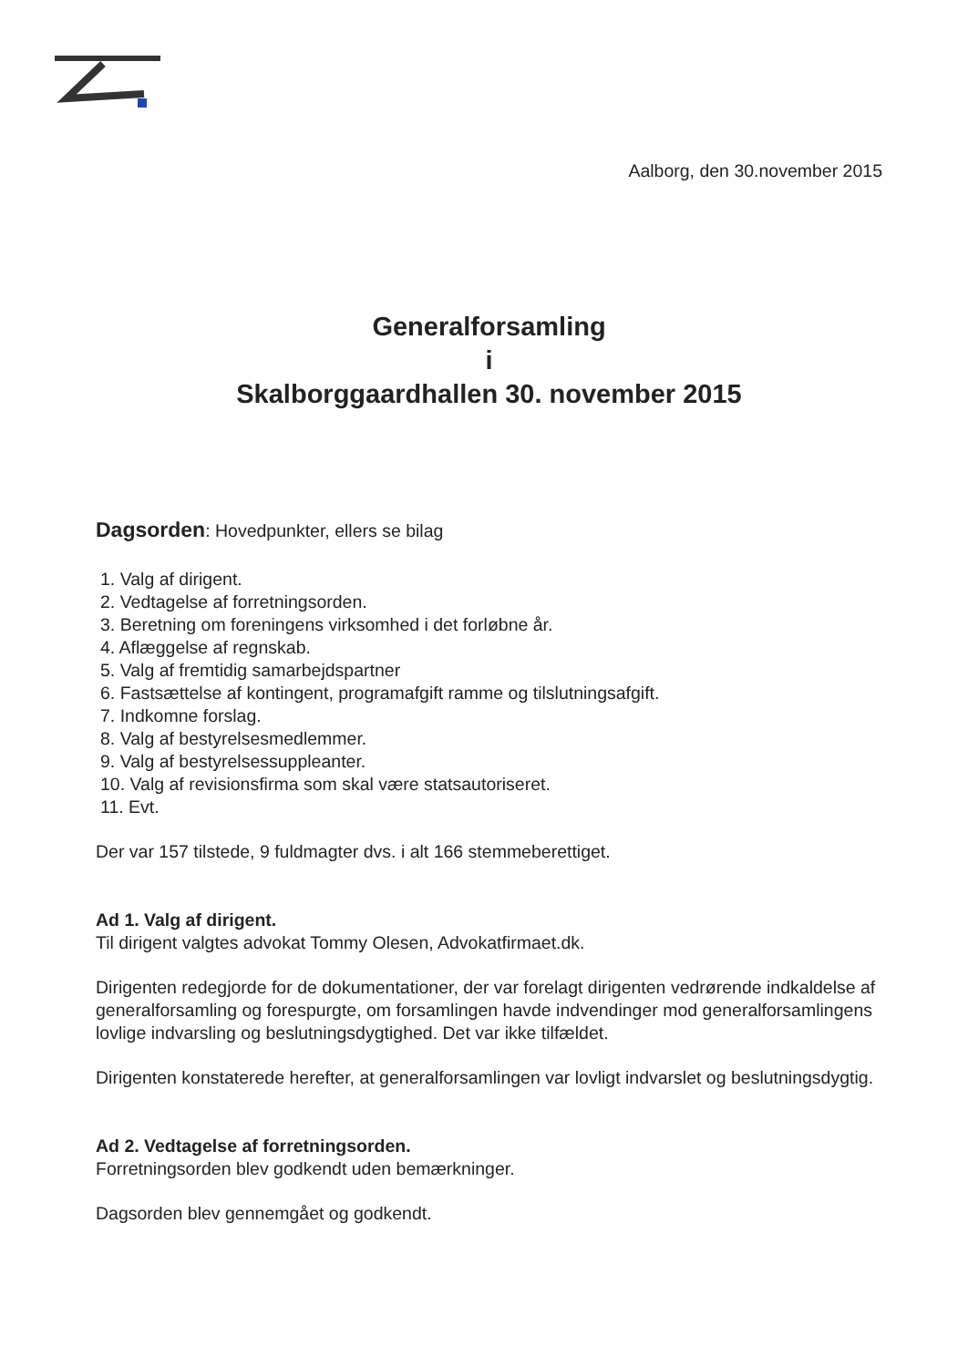Aalborg, den 30.november 2015
Generalforsamling
i
Skalborggaardhallen 30. november 2015
Dagsorden: Hovedpunkter, ellers se bilag
1. Valg af dirigent.
2. Vedtagelse af forretningsorden.
3. Beretning om foreningens virksomhed i det forløbne år.
4. Aflæggelse af regnskab.
5. Valg af fremtidig samarbejdspartner
6. Fastsættelse af kontingent, programafgift ramme og tilslutningsafgift.
7. Indkomne forslag.
8. Valg af bestyrelsesmedlemmer.
9. Valg af bestyrelsessuppleanter.
10. Valg af revisionsfirma som skal være statsautoriseret.
11. Evt.
Der var 157 tilstede, 9 fuldmagter dvs. i alt 166 stemmeberettiget.
Ad 1. Valg af dirigent.
Til dirigent valgtes advokat Tommy Olesen, Advokatfirmaet.dk.
Dirigenten redegjorde for de dokumentationer, der var forelagt dirigenten vedrørende indkaldelse af generalforsamling og forespurgte, om forsamlingen havde indvendinger mod generalforsamlingens lovlige indvarsling og beslutningsdygtighed. Det var ikke tilfældet.
Dirigenten konstaterede herefter, at generalforsamlingen var lovligt indvarslet og beslutningsdygtig.
Ad 2. Vedtagelse af forretningsorden.
Forretningsorden blev godkendt uden bemærkninger.
Dagsorden blev gennemgået og godkendt.